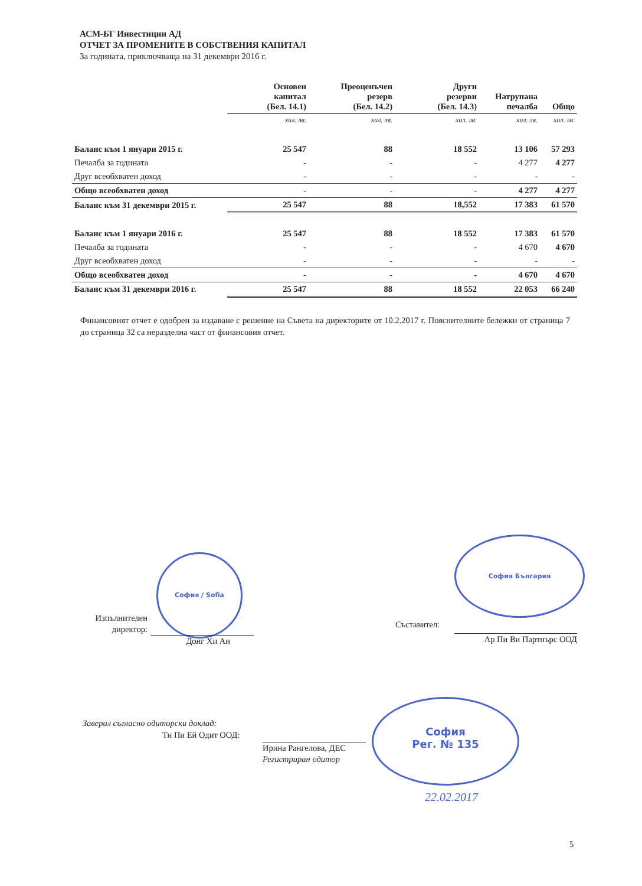АСМ-БГ Инвестиции АД
ОТЧЕТ ЗА ПРОМЕНИТЕ В СОБСТВЕНИЯ КАПИТАЛ
За годината, приключваща на 31 декември 2016 г.
| | Основен капитал (Бел. 14.1) | Преоценъчен резерв (Бел. 14.2) | Други резерви (Бел. 14.3) | Натрупана печалба | Общо |
| --- | --- | --- | --- | --- | --- |
| | хил. лв. | хил. лв. | хил. лв. | хил. лв. | хил. лв. |
| Баланс към 1 януари 2015 г. | 25 547 | 88 | 18 552 | 13 106 | 57 293 |
| Печалба за годината | - | - | - | 4 277 | 4 277 |
| Друг всеобхватен доход | - | - | - | - | - |
| Общо всеобхватен доход | - | - | - | 4 277 | 4 277 |
| Баланс към 31 декември 2015 г. | 25 547 | 88 | 18,552 | 17 383 | 61 570 |
| Баланс към 1 януари 2016 г. | 25 547 | 88 | 18 552 | 17 383 | 61 570 |
| Печалба за годината | - | - | - | 4 670 | 4 670 |
| Друг всеобхватен доход | - | - | - | - | - |
| Общо всеобхватен доход | - | - | - | 4 670 | 4 670 |
| Баланс към 31 декември 2016 г. | 25 547 | 88 | 18 552 | 22 053 | 66 240 |
Финансовият отчет е одобрен за издаване с решение на Съвета на директорите от 10.2.2017 г. Пояснителните бележки от страница 7 до страница 32 са неразделна част от финансовия отчет.
София / Sofia
Изпълнителен
директор:
Донг Хи Ан
София България
Съставител:
Ар Пи Ви Партнърс ООД
Заверил съгласно одиторски доклад:
Ти Пи Ей Одит ООД:
Ирина Рангелова, ДЕС
Регистриран одитор
София
Рег. № 135
22.02.2017
5